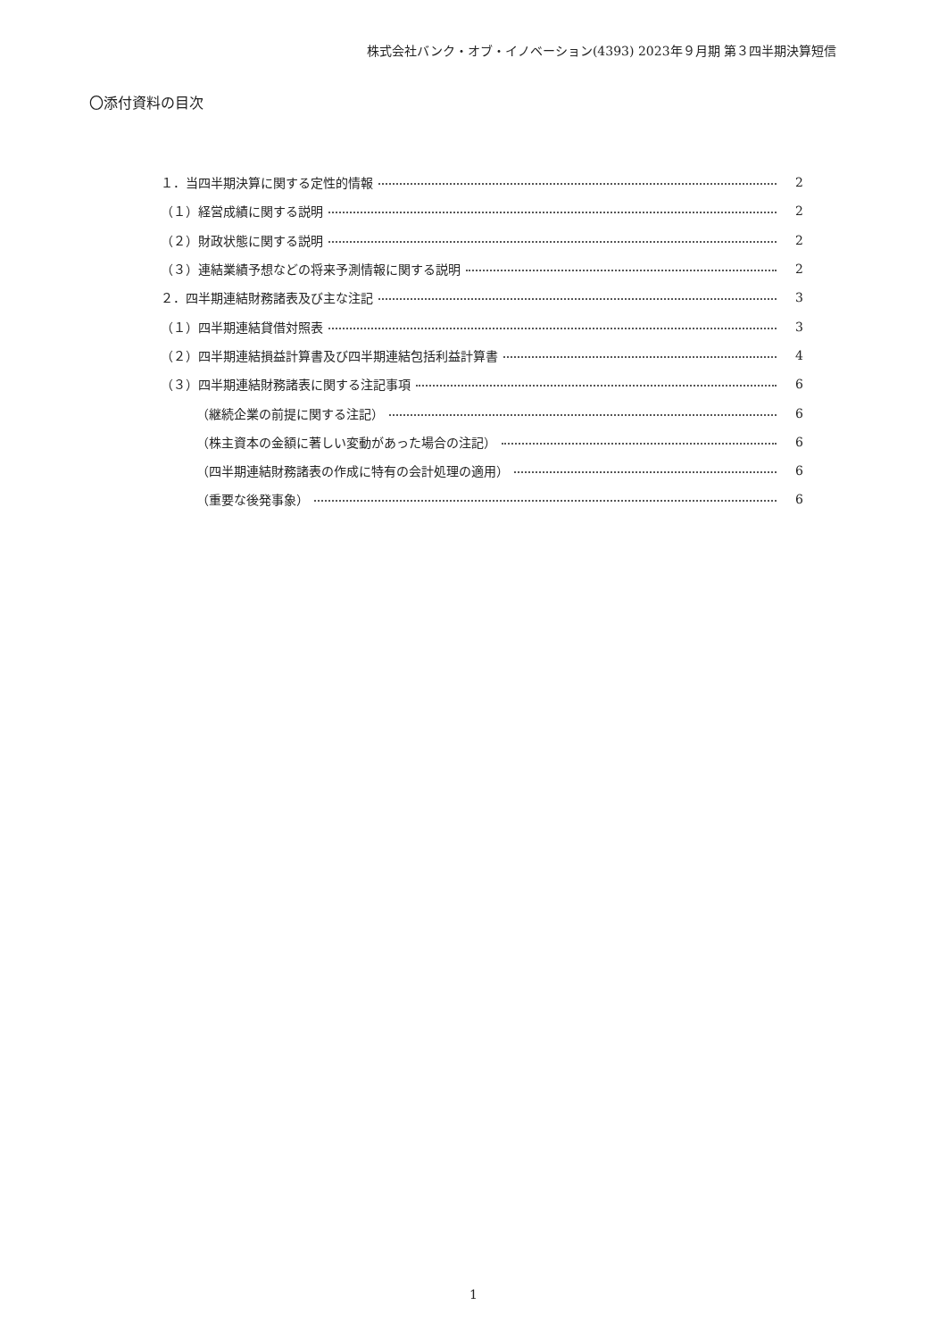株式会社バンク・オブ・イノベーション(4393) 2023年９月期 第３四半期決算短信
〇添付資料の目次
１．当四半期決算に関する定性的情報 2
（１）経営成績に関する説明 2
（２）財政状態に関する説明 2
（３）連結業績予想などの将来予測情報に関する説明 2
２．四半期連結財務諸表及び主な注記 3
（１）四半期連結貸借対照表 3
（２）四半期連結損益計算書及び四半期連結包括利益計算書 4
（３）四半期連結財務諸表に関する注記事項 6
（継続企業の前提に関する注記） 6
（株主資本の金額に著しい変動があった場合の注記） 6
（四半期連結財務諸表の作成に特有の会計処理の適用） 6
（重要な後発事象） 6
1